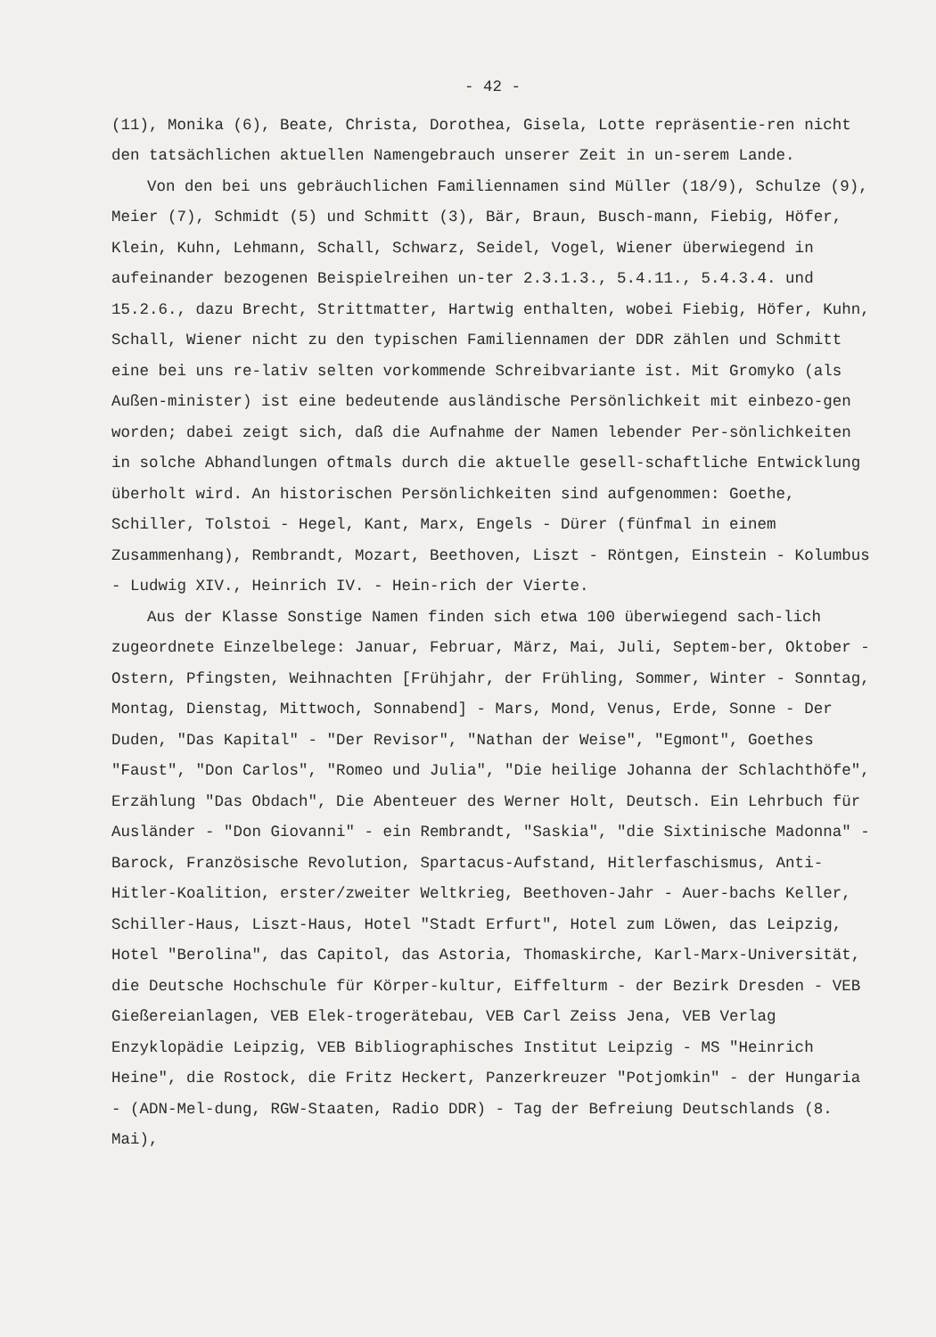- 42 -
(11), Monika (6), Beate, Christa, Dorothea, Gisela, Lotte repräsentie-ren nicht den tatsächlichen aktuellen Namengebrauch unserer Zeit in un-serem Lande.
Von den bei uns gebräuchlichen Familiennamen sind Müller (18/9), Schulze (9), Meier (7), Schmidt (5) und Schmitt (3), Bär, Braun, Busch-mann, Fiebig, Höfer, Klein, Kuhn, Lehmann, Schall, Schwarz, Seidel, Vogel, Wiener überwiegend in aufeinander bezogenen Beispielreihen un-ter 2.3.1.3., 5.4.11., 5.4.3.4. und 15.2.6., dazu Brecht, Strittmatter, Hartwig enthalten, wobei Fiebig, Höfer, Kuhn, Schall, Wiener nicht zu den typischen Familiennamen der DDR zählen und Schmitt eine bei uns re-lativ selten vorkommende Schreibvariante ist. Mit Gromyko (als Außen-minister) ist eine bedeutende ausländische Persönlichkeit mit einbezo-gen worden; dabei zeigt sich, daß die Aufnahme der Namen lebender Per-sönlichkeiten in solche Abhandlungen oftmals durch die aktuelle gesell-schaftliche Entwicklung überholt wird. An historischen Persönlichkeiten sind aufgenommen: Goethe, Schiller, Tolstoi - Hegel, Kant, Marx, Engels - Dürer (fünfmal in einem Zusammenhang), Rembrandt, Mozart, Beethoven, Liszt - Röntgen, Einstein - Kolumbus - Ludwig XIV., Heinrich IV. - Hein-rich der Vierte.
Aus der Klasse Sonstige Namen finden sich etwa 100 überwiegend sach-lich zugeordnete Einzelbelege: Januar, Februar, März, Mai, Juli, Septem-ber, Oktober - Ostern, Pfingsten, Weihnachten [Frühjahr, der Frühling, Sommer, Winter - Sonntag, Montag, Dienstag, Mittwoch, Sonnabend] - Mars, Mond, Venus, Erde, Sonne - Der Duden, "Das Kapital" - "Der Revisor", "Nathan der Weise", "Egmont", Goethes "Faust", "Don Carlos", "Romeo und Julia", "Die heilige Johanna der Schlachthöfe", Erzählung "Das Obdach", Die Abenteuer des Werner Holt, Deutsch. Ein Lehrbuch für Ausländer - "Don Giovanni" - ein Rembrandt, "Saskia", "die Sixtinische Madonna" - Barock, Französische Revolution, Spartacus-Aufstand, Hitlerfaschismus, Anti-Hitler-Koalition, erster/zweiter Weltkrieg, Beethoven-Jahr - Auer-bachs Keller, Schiller-Haus, Liszt-Haus, Hotel "Stadt Erfurt", Hotel zum Löwen, das Leipzig, Hotel "Berolina", das Capitol, das Astoria, Thomaskirche, Karl-Marx-Universität, die Deutsche Hochschule für Körper-kultur, Eiffelturm - der Bezirk Dresden - VEB Gießereianlagen, VEB Elek-trogerätebau, VEB Carl Zeiss Jena, VEB Verlag Enzyklopädie Leipzig, VEB Bibliographisches Institut Leipzig - MS "Heinrich Heine", die Rostock, die Fritz Heckert, Panzerkreuzer "Potjomkin" - der Hungaria - (ADN-Mel-dung, RGW-Staaten, Radio DDR) - Tag der Befreiung Deutschlands (8. Mai),